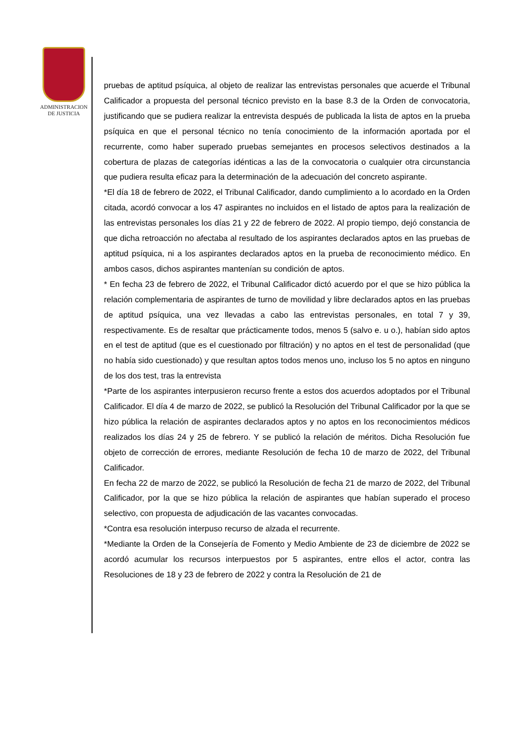ADMINISTRACION
DE JUSTICIA
pruebas de aptitud psíquica, al objeto de realizar las entrevistas personales que acuerde el Tribunal Calificador a propuesta del personal técnico previsto en la base 8.3 de la Orden de convocatoria, justificando que se pudiera realizar la entrevista después de publicada la lista de aptos en la prueba psíquica en que el personal técnico no tenía conocimiento de la información aportada por el recurrente, como haber superado pruebas semejantes en procesos selectivos destinados a la cobertura de plazas de categorías idénticas a las de la convocatoria o cualquier otra circunstancia que pudiera resulta eficaz para la determinación de la adecuación del concreto aspirante.
*El día 18 de febrero de 2022, el Tribunal Calificador, dando cumplimiento a lo acordado en la Orden citada, acordó convocar a los 47 aspirantes no incluidos en el listado de aptos para la realización de las entrevistas personales los días 21 y 22 de febrero de 2022. Al propio tiempo, dejó constancia de que dicha retroacción no afectaba al resultado de los aspirantes declarados aptos en las pruebas de aptitud psíquica, ni a los aspirantes declarados aptos en la prueba de reconocimiento médico. En ambos casos, dichos aspirantes mantenían su condición de aptos.
* En fecha 23 de febrero de 2022, el Tribunal Calificador dictó acuerdo por el que se hizo pública la relación complementaria de aspirantes de turno de movilidad y libre declarados aptos en las pruebas de aptitud psíquica, una vez llevadas a cabo las entrevistas personales, en total 7 y 39, respectivamente. Es de resaltar que prácticamente todos, menos 5 (salvo e. u o.), habían sido aptos en el test de aptitud (que es el cuestionado por filtración) y no aptos en el test de personalidad (que no había sido cuestionado) y que resultan aptos todos menos uno, incluso los 5 no aptos en ninguno de los dos test, tras la entrevista
*Parte de los aspirantes interpusieron recurso frente a estos dos acuerdos adoptados por el Tribunal Calificador. El día 4 de marzo de 2022, se publicó la Resolución del Tribunal Calificador por la que se hizo pública la relación de aspirantes declarados aptos y no aptos en los reconocimientos médicos realizados los días 24 y 25 de febrero. Y se publicó la relación de méritos. Dicha Resolución fue objeto de corrección de errores, mediante Resolución de fecha 10 de marzo de 2022, del Tribunal Calificador.
En fecha 22 de marzo de 2022, se publicó la Resolución de fecha 21 de marzo de 2022, del Tribunal Calificador, por la que se hizo pública la relación de aspirantes que habían superado el proceso selectivo, con propuesta de adjudicación de las vacantes convocadas.
*Contra esa resolución interpuso recurso de alzada el recurrente.
*Mediante la Orden de la Consejería de Fomento y Medio Ambiente de 23 de diciembre de 2022 se acordó acumular los recursos interpuestos por 5 aspirantes, entre ellos el actor, contra las Resoluciones de 18 y 23 de febrero de 2022 y contra la Resolución de 21 de